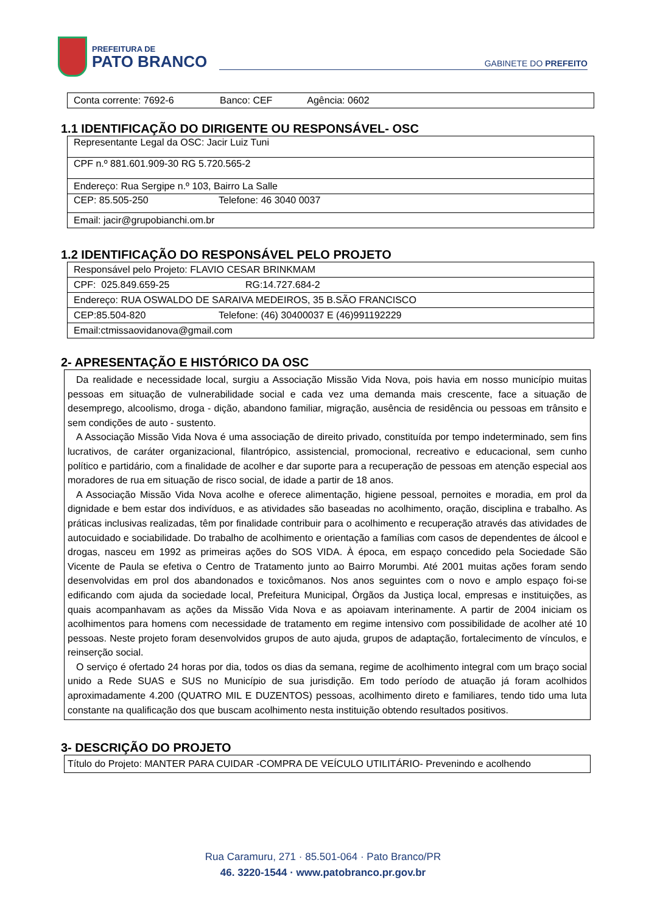PREFEITURA DE
PATO BRANCO
GABINETE DO PREFEITO
| Conta corrente: 7692-6 Banco: CEF Agência: 0602 |
1.1 IDENTIFICAÇÃO DO DIRIGENTE OU RESPONSÁVEL- OSC
| Representante Legal da OSC: Jacir Luiz Tuni |
| CPF n.º 881.601.909-30 RG 5.720.565-2 |
| Endereço: Rua Sergipe n.º 103, Bairro La Salle |
| CEP: 85.505-250 Telefone: 46 3040 0037 |
| Email: jacir@grupobianchi.om.br |
1.2 IDENTIFICAÇÃO DO RESPONSÁVEL PELO PROJETO
| Responsável pelo Projeto: FLAVIO CESAR BRINKMAM |
| CPF: 025.849.659-25 RG:14.727.684-2 |
| Endereço: RUA OSWALDO DE SARAIVA MEDEIROS, 35 B.SÃO FRANCISCO |
| CEP:85.504-820 Telefone: (46) 30400037 E (46)991192229 |
| Email:ctmissaovidanova@gmail.com |
2- APRESENTAÇÃO E HISTÓRICO DA OSC
Da realidade e necessidade local, surgiu a Associação Missão Vida Nova, pois havia em nosso município muitas pessoas em situação de vulnerabilidade social e cada vez uma demanda mais crescente, face a situação de desemprego, alcoolismo, droga - dição, abandono familiar, migração, ausência de residência ou pessoas em trânsito e sem condições de auto - sustento.
A Associação Missão Vida Nova é uma associação de direito privado, constituída por tempo indeterminado, sem fins lucrativos, de caráter organizacional, filantrópico, assistencial, promocional, recreativo e educacional, sem cunho político e partidário, com a finalidade de acolher e dar suporte para a recuperação de pessoas em atenção especial aos moradores de rua em situação de risco social, de idade a partir de 18 anos.
A Associação Missão Vida Nova acolhe e oferece alimentação, higiene pessoal, pernoites e moradia, em prol da dignidade e bem estar dos indivíduos, e as atividades são baseadas no acolhimento, oração, disciplina e trabalho. As práticas inclusivas realizadas, têm por finalidade contribuir para o acolhimento e recuperação através das atividades de autocuidado e sociabilidade. Do trabalho de acolhimento e orientação a famílias com casos de dependentes de álcool e drogas, nasceu em 1992 as primeiras ações do SOS VIDA. À época, em espaço concedido pela Sociedade São Vicente de Paula se efetiva o Centro de Tratamento junto ao Bairro Morumbi. Até 2001 muitas ações foram sendo desenvolvidas em prol dos abandonados e toxicômanos. Nos anos seguintes com o novo e amplo espaço foi-se edificando com ajuda da sociedade local, Prefeitura Municipal, Órgãos da Justiça local, empresas e instituições, as quais acompanhavam as ações da Missão Vida Nova e as apoiavam interinamente. A partir de 2004 iniciam os acolhimentos para homens com necessidade de tratamento em regime intensivo com possibilidade de acolher até 10 pessoas. Neste projeto foram desenvolvidos grupos de auto ajuda, grupos de adaptação, fortalecimento de vínculos, e reinserção social.
O serviço é ofertado 24 horas por dia, todos os dias da semana, regime de acolhimento integral com um braço social unido a Rede SUAS e SUS no Município de sua jurisdição. Em todo período de atuação já foram acolhidos aproximadamente 4.200 (QUATRO MIL E DUZENTOS) pessoas, acolhimento direto e familiares, tendo tido uma luta constante na qualificação dos que buscam acolhimento nesta instituição obtendo resultados positivos.
3- DESCRIÇÃO DO PROJETO
Título do Projeto: MANTER PARA CUIDAR -COMPRA DE VEÍCULO UTILITÁRIO- Prevenindo e acolhendo
Rua Caramuru, 271 · 85.501-064 · Pato Branco/PR
46. 3220-1544 · www.patobranco.pr.gov.br